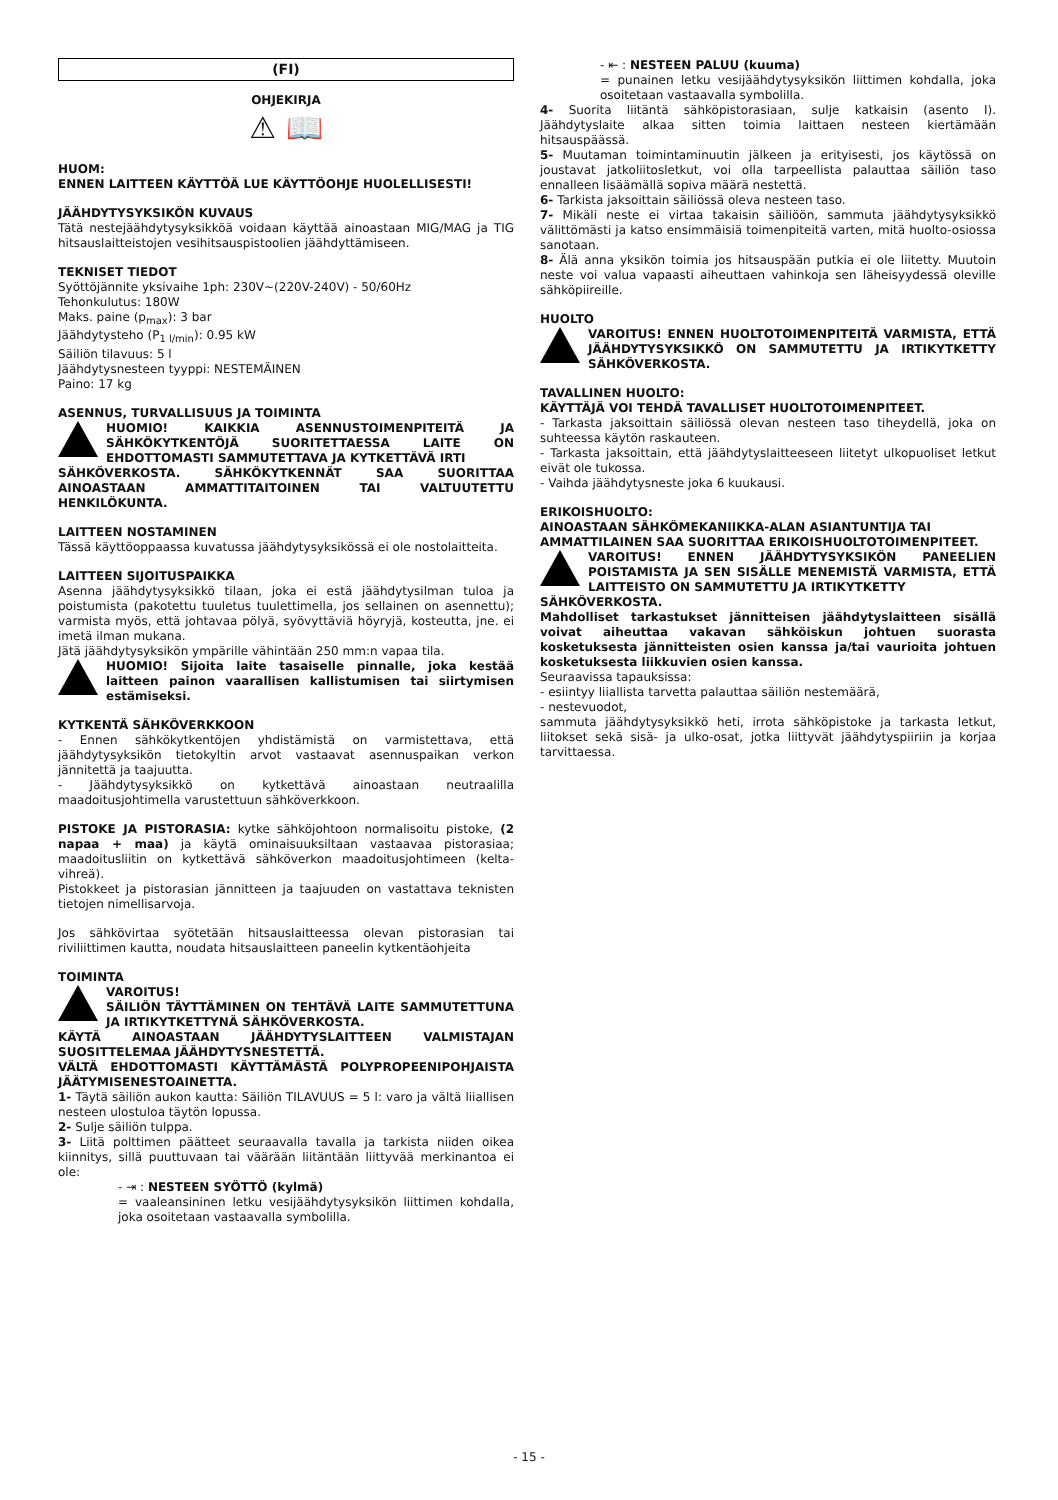(FI)
OHJEKIRJA
⚠ 📖
HUOM:
ENNEN LAITTEEN KÄYTTÖÄ LUE KÄYTTÖOHJE HUOLELLISESTI!
JÄÄHDYTYSYKSIKÖN KUVAUS
Tätä nestejäähdytysyksikköä voidaan käyttää ainoastaan MIG/MAG ja TIG hitsauslaitteistojen vesihitsauspistoolien jäähdyttämiseen.
TEKNISET TIEDOT
Syöttöjännite yksivaihe 1ph: 230V~(220V-240V) - 50/60Hz
Tehonkulutus: 180W
Maks. paine (p<sub>max</sub>): 3 bar
Jäähdytysteho (P<sub>1 l/min</sub>): 0.95 kW
Säiliön tilavuus: 5 l
Jäähdytysnesteen tyyppi: NESTEMÄINEN
Paino: 17 kg
ASENNUS, TURVALLISUUS JA TOIMINTA
HUOMIO! KAIKKIA ASENNUSTOIMENPITEITÄ JA SÄHKÖKYTKENTÖJÄ SUORITETTAESSA LAITE ON EHDOTTOMASTI SAMMUTETTAVA JA KYTKETTÄVÄ IRTI
SÄHKÖVERKOSTA. SÄHKÖKYTKENNÄT SAA SUORITTAA AINOASTAAN AMMATTITAITOINEN TAI VALTUUTETTU HENKILÖKUNTA.
LAITTEEN NOSTAMINEN
Tässä käyttöoppaassa kuvatussa jäähdytysyksikössä ei ole nostolaitteita.
LAITTEEN SIJOITUSPAIKKA
Asenna jäähdytysyksikkö tilaan, joka ei estä jäähdytysilman tuloa ja poistumista (pakotettu tuuletus tuulettimella, jos sellainen on asennettu); varmista myös, että johtavaa pölyä, syövyttäviä höyryjä, kosteutta, jne. ei imetä ilman mukana.
Jätä jäähdytysyksikön ympärille vähintään 250 mm:n vapaa tila.
HUOMIO! Sijoita laite tasaiselle pinnalle, joka kestää laitteen painon vaarallisen kallistumisen tai siirtymisen estämiseksi.
KYTKENTÄ SÄHKÖVERKKOON
- Ennen sähkökytkentöjen yhdistämistä on varmistettava, että jäähdytysyksikön tietokyltin arvot vastaavat asennuspaikan verkon jännitettä ja taajuutta.
- Jäähdytysyksikkö on kytkettävä ainoastaan neutraalilla maadoitusjohtimella varustettuun sähköverkkoon.
PISTOKE JA PISTORASIA: kytke sähköjohtoon normalisoitu pistoke, (2 napaa + maa) ja käytä ominaisuuksiltaan vastaavaa pistorasiaa; maadoitusliitin on kytkettävä sähköverkon maadoitusjohtimeen (kelta-vihreä).
Pistokkeet ja pistorasian jännitteen ja taajuuden on vastattava teknisten tietojen nimellisarvoja.
Jos sähkövirtaa syötetään hitsauslaitteessa olevan pistorasian tai riviliittimen kautta, noudata hitsauslaitteen paneelin kytkentäohjeita
TOIMINTA
VAROITUS!
SÄILIÖN TÄYTTÄMINEN ON TEHTÄVÄ LAITE SAMMUTETTUNA JA IRTIKYTKETTYNÄ SÄHKÖVERKOSTA.
KÄYTÄ AINOASTAAN JÄÄHDYTYSLAITTEEN VALMISTAJAN SUOSITTELEMAA JÄÄHDYTYSNESTETTÄ.
VÄLTÄ EHDOTTOMASTI KÄYTTÄMÄSTÄ POLYPROPEENIPOHJAISTA JÄÄTYMISENESTOAINETTA.
1- Täytä säiliön aukon kautta: Säiliön TILAVUUS = 5 l: varo ja vältä liiallisen nesteen ulostuloa täytön lopussa.
2- Sulje säiliön tulppa.
3- Liitä polttimen päätteet seuraavalla tavalla ja tarkista niiden oikea kiinnitys, sillä puuttuvaan tai väärään liitäntään liittyvää merkinantoa ei ole:
- ⇥ : NESTEEN SYÖTTÖ (kylmä)
= vaaleansininen letku vesijäähdytysyksikön liittimen kohdalla, joka osoitetaan vastaavalla symbolilla.
- ⇤ : NESTEEN PALUU (kuuma)
= punainen letku vesijäähdytysyksikön liittimen kohdalla, joka osoitetaan vastaavalla symbolilla.
4- Suorita liitäntä sähköpistorasiaan, sulje katkaisin (asento I). Jäähdytyslaite alkaa sitten toimia laittaen nesteen kiertämään hitsauspäässä.
5- Muutaman toimintaminuutin jälkeen ja erityisesti, jos käytössä on joustavat jatkoliitosletkut, voi olla tarpeellista palauttaa säiliön taso ennalleen lisäämällä sopiva määrä nestettä.
6- Tarkista jaksoittain säiliössä oleva nesteen taso.
7- Mikäli neste ei virtaa takaisin säiliöön, sammuta jäähdytysyksikkö välittömästi ja katso ensimmäisiä toimenpiteitä varten, mitä huolto-osiossa sanotaan.
8- Älä anna yksikön toimia jos hitsauspään putkia ei ole liitetty. Muutoin neste voi valua vapaasti aiheuttaen vahinkoja sen läheisyydessä oleville sähköpiireille.
HUOLTO
VAROITUS! ENNEN HUOLTOTOIMENPITEITÄ VARMISTA, ETTÄ JÄÄHDYTYSYKSIKKÖ ON SAMMUTETTU JA IRTIKYTKETTY SÄHKÖVERKOSTA.
TAVALLINEN HUOLTO:
KÄYTTÄJÄ VOI TEHDÄ TAVALLISET HUOLTOTOIMENPITEET.
- Tarkasta jaksoittain säiliössä olevan nesteen taso tiheydellä, joka on suhteessa käytön raskauteen.
- Tarkasta jaksoittain, että jäähdytyslaitteeseen liitetyt ulkopuoliset letkut eivät ole tukossa.
- Vaihda jäähdytysneste joka 6 kuukausi.
ERIKOISHUOLTO:
AINOASTAAN SÄHKÖMEKANIIKKA-ALAN ASIANTUNTIJA TAI AMMATTILAINEN SAA SUORITTAA ERIKOISHUOLTOTOIMENPITEET.
VAROITUS! ENNEN JÄÄHDYTYSYKSIKÖN PANEELIEN POISTAMISTA JA SEN SISÄLLE MENEMISTÄ VARMISTA, ETTÄ LAITTEISTO ON SAMMUTETTU JA IRTIKYTKETTY
SÄHKÖVERKOSTA.
Mahdolliset tarkastukset jännitteisen jäähdytyslaitteen sisällä voivat aiheuttaa vakavan sähköiskun johtuen suorasta kosketuksesta jännitteisten osien kanssa ja/tai vaurioita johtuen kosketuksesta liikkuvien osien kanssa.
Seuraavissa tapauksissa:
- esiintyy liiallista tarvetta palauttaa säiliön nestemäärä,
- nestevuodot,
sammuta jäähdytysyksikkö heti, irrota sähköpistoke ja tarkasta letkut, liitokset sekä sisä- ja ulko-osat, jotka liittyvät jäähdytyspiiriin ja korjaa tarvittaessa.
- 15 -